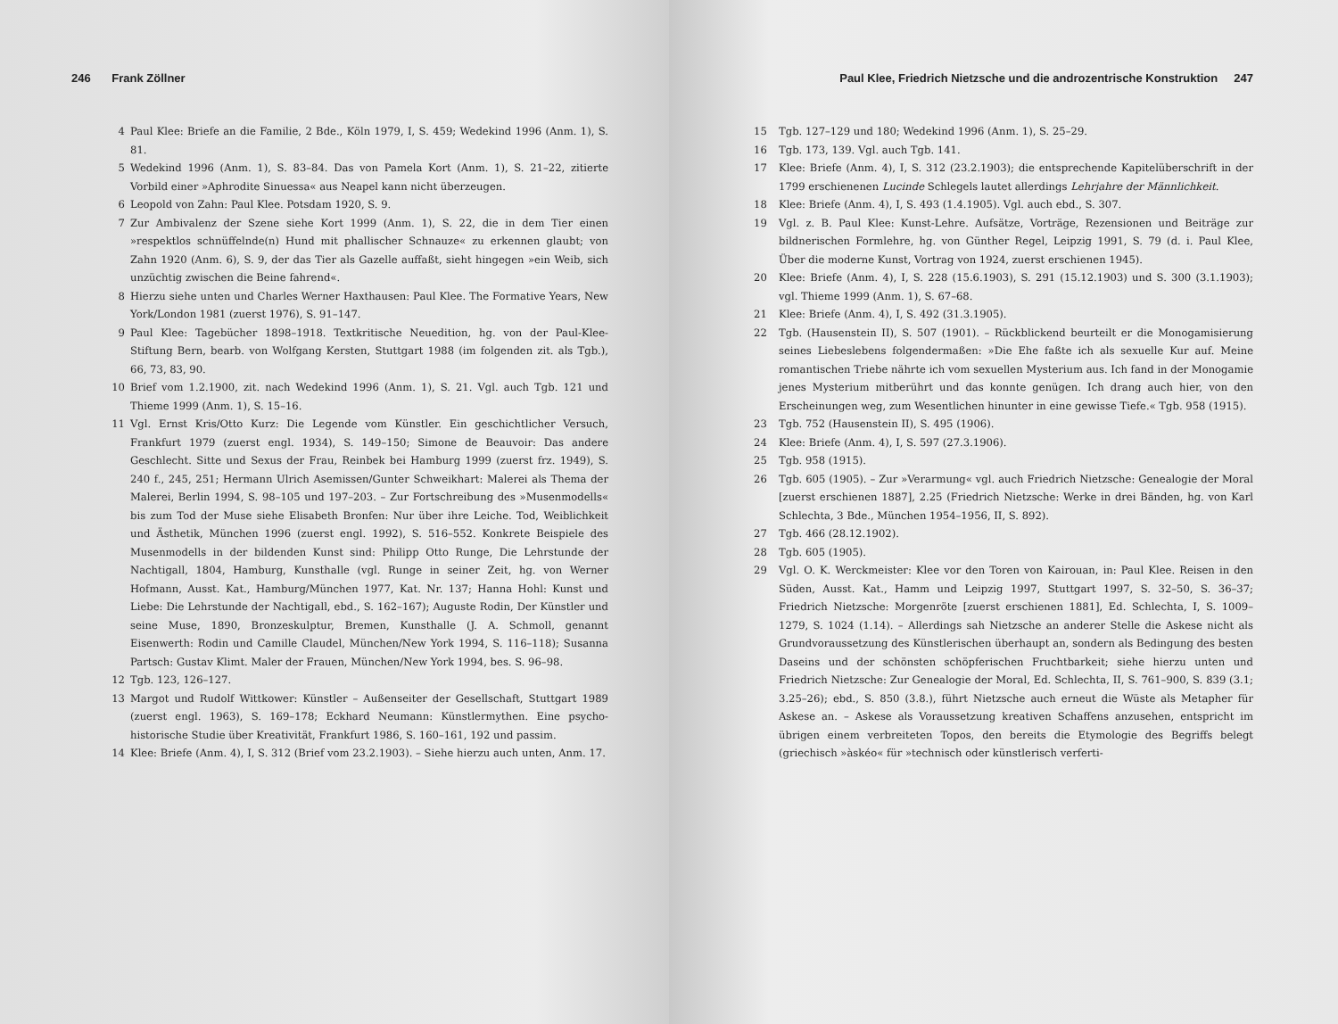246 Frank Zöllner
4 Paul Klee: Briefe an die Familie, 2 Bde., Köln 1979, I, S. 459; Wedekind 1996 (Anm. 1), S. 81.
5 Wedekind 1996 (Anm. 1), S. 83–84. Das von Pamela Kort (Anm. 1), S. 21–22, zitierte Vorbild einer »Aphrodite Sinuessa« aus Neapel kann nicht überzeugen.
6 Leopold von Zahn: Paul Klee. Potsdam 1920, S. 9.
7 Zur Ambivalenz der Szene siehe Kort 1999 (Anm. 1), S. 22, die in dem Tier einen »respektlos schnüffelnde(n) Hund mit phallischer Schnauze« zu erkennen glaubt; von Zahn 1920 (Anm. 6), S. 9, der das Tier als Gazelle auffaßt, sieht hingegen »ein Weib, sich unzüchtig zwischen die Beine fahrend«.
8 Hierzu siehe unten und Charles Werner Haxthausen: Paul Klee. The Formative Years, New York/London 1981 (zuerst 1976), S. 91–147.
9 Paul Klee: Tagebücher 1898–1918. Textkritische Neuedition, hg. von der Paul-Klee-Stiftung Bern, bearb. von Wolfgang Kersten, Stuttgart 1988 (im folgenden zit. als Tgb.), 66, 73, 83, 90.
10 Brief vom 1.2.1900, zit. nach Wedekind 1996 (Anm. 1), S. 21. Vgl. auch Tgb. 121 und Thieme 1999 (Anm. 1), S. 15–16.
11 Vgl. Ernst Kris/Otto Kurz: Die Legende vom Künstler. Ein geschichtlicher Versuch, Frankfurt 1979 (zuerst engl. 1934), S. 149–150; Simone de Beauvoir: Das andere Geschlecht. Sitte und Sexus der Frau, Reinbek bei Hamburg 1999 (zuerst frz. 1949), S. 240 f., 245, 251; Hermann Ulrich Asemissen/Gunter Schweikhart: Malerei als Thema der Malerei, Berlin 1994, S. 98–105 und 197–203. – Zur Fortschreibung des »Musenmodells« bis zum Tod der Muse siehe Elisabeth Bronfen: Nur über ihre Leiche. Tod, Weiblichkeit und Ästhetik, München 1996 (zuerst engl. 1992), S. 516–552. Konkrete Beispiele des Musenmodells in der bildenden Kunst sind: Philipp Otto Runge, Die Lehrstunde der Nachtigall, 1804, Hamburg, Kunsthalle (vgl. Runge in seiner Zeit, hg. von Werner Hofmann, Ausst. Kat., Hamburg/München 1977, Kat. Nr. 137; Hanna Hohl: Kunst und Liebe: Die Lehrstunde der Nachtigall, ebd., S. 162–167); Auguste Rodin, Der Künstler und seine Muse, 1890, Bronzeskulptur, Bremen, Kunsthalle (J. A. Schmoll, genannt Eisenwerth: Rodin und Camille Claudel, München/New York 1994, S. 116–118); Susanna Partsch: Gustav Klimt. Maler der Frauen, München/New York 1994, bes. S. 96–98.
12 Tgb. 123, 126–127.
13 Margot und Rudolf Wittkower: Künstler – Außenseiter der Gesellschaft, Stuttgart 1989 (zuerst engl. 1963), S. 169–178; Eckhard Neumann: Künstlermythen. Eine psycho-historische Studie über Kreativität, Frankfurt 1986, S. 160–161, 192 und passim.
14 Klee: Briefe (Anm. 4), I, S. 312 (Brief vom 23.2.1903). – Siehe hierzu auch unten, Anm. 17.
Paul Klee, Friedrich Nietzsche und die androzentrische Konstruktion 247
15 Tgb. 127–129 und 180; Wedekind 1996 (Anm. 1), S. 25–29.
16 Tgb. 173, 139. Vgl. auch Tgb. 141.
17 Klee: Briefe (Anm. 4), I, S. 312 (23.2.1903); die entsprechende Kapitelüberschrift in der 1799 erschienenen Lucinde Schlegels lautet allerdings Lehrjahre der Männlichkeit.
18 Klee: Briefe (Anm. 4), I, S. 493 (1.4.1905). Vgl. auch ebd., S. 307.
19 Vgl. z. B. Paul Klee: Kunst-Lehre. Aufsätze, Vorträge, Rezensionen und Beiträge zur bildnerischen Formlehre, hg. von Günther Regel, Leipzig 1991, S. 79 (d. i. Paul Klee, Über die moderne Kunst, Vortrag von 1924, zuerst erschienen 1945).
20 Klee: Briefe (Anm. 4), I, S. 228 (15.6.1903), S. 291 (15.12.1903) und S. 300 (3.1.1903); vgl. Thieme 1999 (Anm. 1), S. 67–68.
21 Klee: Briefe (Anm. 4), I, S. 492 (31.3.1905).
22 Tgb. (Hausenstein II), S. 507 (1901). – Rückblickend beurteilt er die Monogamisierung seines Liebeslebens folgendermaßen: »Die Ehe faßte ich als sexuelle Kur auf. Meine romantischen Triebe nährte ich vom sexuellen Mysterium aus. Ich fand in der Monogamie jenes Mysterium mitberührt und das konnte genügen. Ich drang auch hier, von den Erscheinungen weg, zum Wesentlichen hinunter in eine gewisse Tiefe.« Tgb. 958 (1915).
23 Tgb. 752 (Hausenstein II), S. 495 (1906).
24 Klee: Briefe (Anm. 4), I, S. 597 (27.3.1906).
25 Tgb. 958 (1915).
26 Tgb. 605 (1905). – Zur »Verarmung« vgl. auch Friedrich Nietzsche: Genealogie der Moral [zuerst erschienen 1887], 2.25 (Friedrich Nietzsche: Werke in drei Bänden, hg. von Karl Schlechta, 3 Bde., München 1954–1956, II, S. 892).
27 Tgb. 466 (28.12.1902).
28 Tgb. 605 (1905).
29 Vgl. O. K. Werckmeister: Klee vor den Toren von Kairouan, in: Paul Klee. Reisen in den Süden, Ausst. Kat., Hamm und Leipzig 1997, Stuttgart 1997, S. 32–50, S. 36–37; Friedrich Nietzsche: Morgenröte [zuerst erschienen 1881], Ed. Schlechta, I, S. 1009–1279, S. 1024 (1.14). – Allerdings sah Nietzsche an anderer Stelle die Askese nicht als Grundvoraussetzung des Künstlerischen überhaupt an, sondern als Bedingung des besten Daseins und der schönsten schöpferischen Fruchtbarkeit; siehe hierzu unten und Friedrich Nietzsche: Zur Genealogie der Moral, Ed. Schlechta, II, S. 761–900, S. 839 (3.1; 3.25–26); ebd., S. 850 (3.8.), führt Nietzsche auch erneut die Wüste als Metapher für Askese an. – Askese als Voraussetzung kreativen Schaffens anzusehen, entspricht im übrigen einem verbreiteten Topos, den bereits die Etymologie des Begriffs belegt (griechisch »àskéo« für »technisch oder künstlerisch verferti-